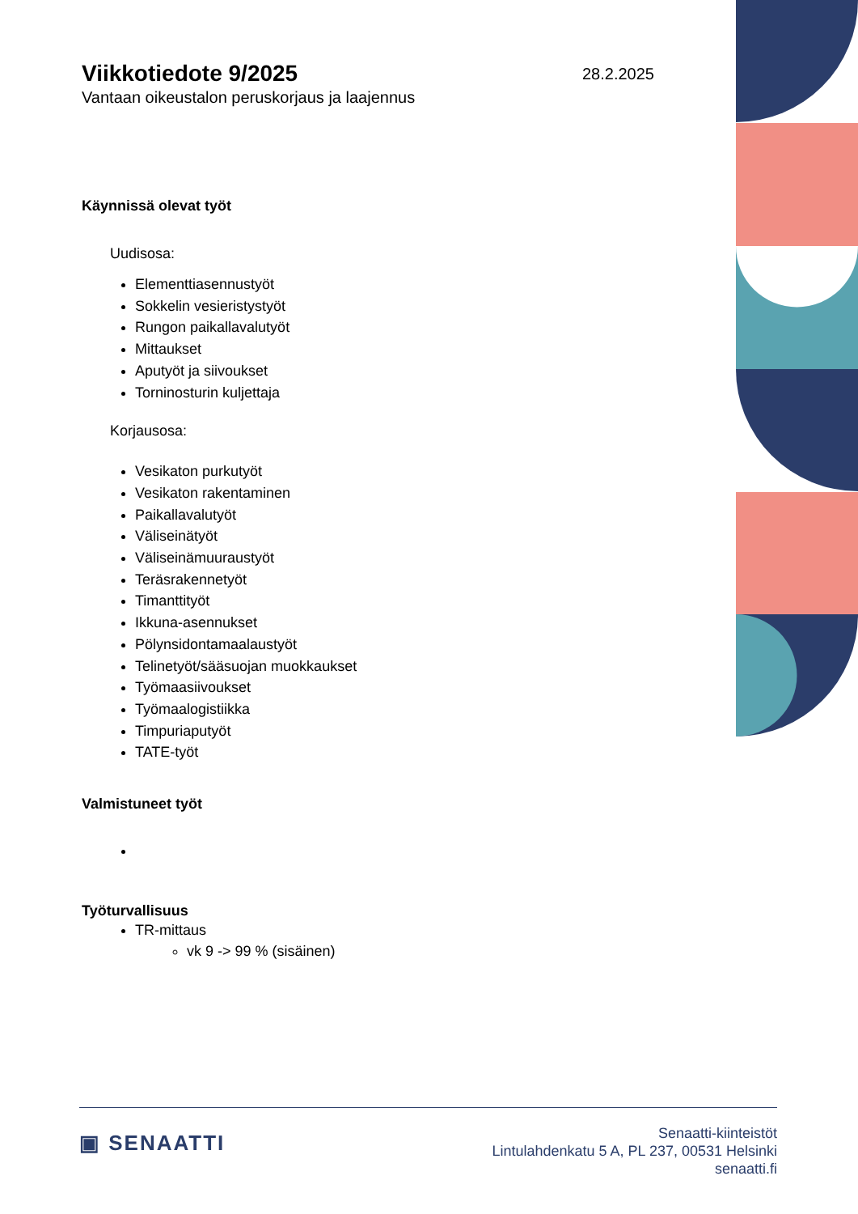28.2.2025
Viikkotiedote 9/2025
Vantaan oikeustalon peruskorjaus ja laajennus
Käynnissä olevat työt
Uudisosa:
Elementtiasennustyöt
Sokkelin vesieristystyöt
Rungon paikallavalutyöt
Mittaukset
Aputyöt ja siivoukset
Torninosturin kuljettaja
Korjausosa:
Vesikaton purkutyöt
Vesikaton rakentaminen
Paikallavalutyöt
Väliseinätyöt
Väliseinämuuraustyöt
Teräsrakennetyöt
Timanttityöt
Ikkuna-asennukset
Pölynsidontamaalaustyöt
Telinetyöt/sääsuojan muokkaukset
Työmaasiivoukset
Työmaalogistiikka
Timpuriaputyöt
TATE-työt
Valmistuneet työt
Työturvallisuus
TR-mittaus
vk 9 -> 99 % (sisäinen)
▣ SENAATTI
Senaatti-kiinteistöt
Lintulahdenkatu 5 A, PL 237, 00531 Helsinki
senaatti.fi